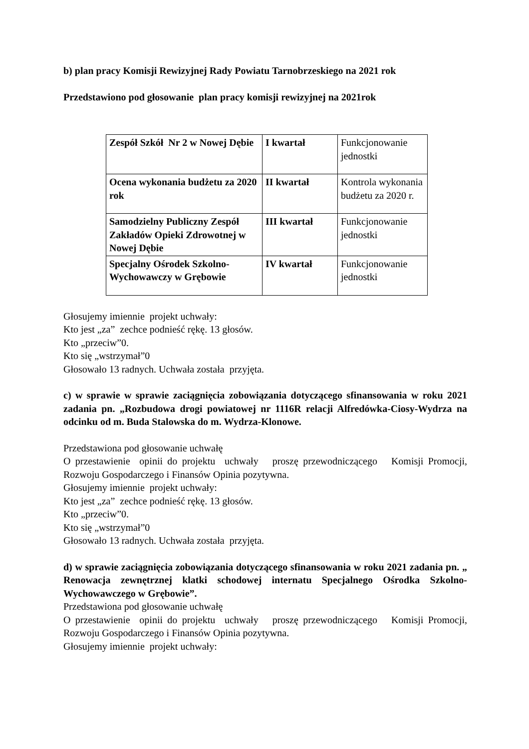b) plan pracy Komisji Rewizyjnej Rady Powiatu Tarnobrzeskiego na 2021 rok
Przedstawiono pod głosowanie plan pracy komisji rewizyjnej na 2021rok
| Zespół Szkół Nr 2 w Nowej Dębie | I kwartał | Funkcjonowanie jednostki |
| Ocena wykonania budżetu za 2020 rok | II kwartał | Kontrola wykonania budżetu za 2020 r. |
| Samodzielny Publiczny Zespół Zakładów Opieki Zdrowotnej w Nowej Dębie | III kwartał | Funkcjonowanie jednostki |
| Specjalny Ośrodek Szkolno-Wychowawczy w Grębowie | IV kwartał | Funkcjonowanie jednostki |
Głosujemy imiennie projekt uchwały:
Kto jest „za” zechce podnieść rękę. 13 głosów.
Kto „przeciw”0.
Kto się „wstrzymał”0
Głosowało 13 radnych. Uchwała została przyjęta.
c) w sprawie w sprawie zaciągnięcia zobowiązania dotyczącego sfinansowania w roku 2021 zadania pn. „Rozbudowa drogi powiatowej nr 1116R relacji Alfredówka-Ciosy-Wydrza na odcinku od m. Buda Stalowska do m. Wydrza-Klonowe.
Przedstawiona pod głosowanie uchwałę
O przestawienie opinii do projektu uchwały proszę przewodniczącego Komisji Promocji, Rozwoju Gospodarczego i Finansów Opinia pozytywna.
Głosujemy imiennie projekt uchwały:
Kto jest „za” zechce podnieść rękę. 13 głosów.
Kto „przeciw”0.
Kto się „wstrzymał”0
Głosowało 13 radnych. Uchwała została przyjęta.
d) w sprawie zaciągnięcia zobowiązania dotyczącego sfinansowania w roku 2021 zadania pn. „ Renowacja zewnętrznej klatki schodowej internatu Specjalnego Ośrodka Szkolno-Wychowawczego w Grębowie”.
Przedstawiona pod głosowanie uchwałę
O przestawienie opinii do projektu uchwały proszę przewodniczącego Komisji Promocji, Rozwoju Gospodarczego i Finansów Opinia pozytywna.
Głosujemy imiennie projekt uchwały: